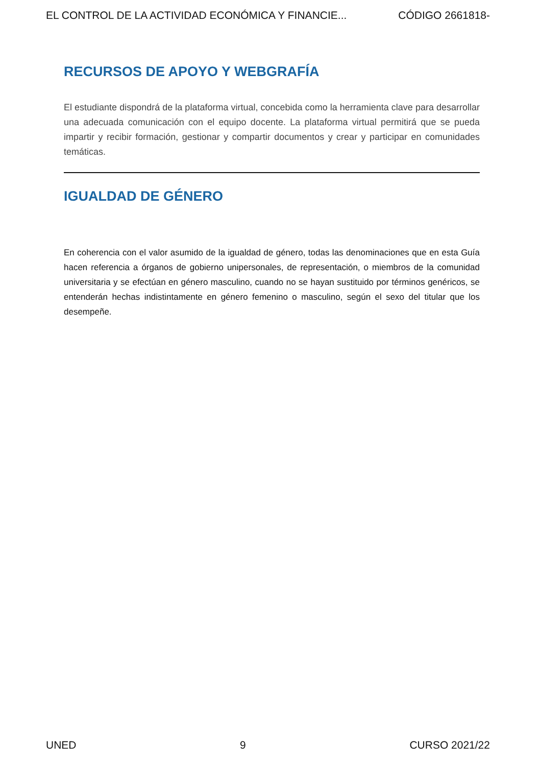EL CONTROL DE LA ACTIVIDAD ECONÓMICA Y FINANCIE... CÓDIGO 2661818-
RECURSOS DE APOYO Y WEBGRAFÍA
El estudiante dispondrá de la plataforma virtual, concebida como la herramienta clave para desarrollar una adecuada comunicación con el equipo docente. La plataforma virtual permitirá que se pueda impartir y recibir formación, gestionar y compartir documentos y crear y participar en comunidades temáticas.
IGUALDAD DE GÉNERO
En coherencia con el valor asumido de la igualdad de género, todas las denominaciones que en esta Guía hacen referencia a órganos de gobierno unipersonales, de representación, o miembros de la comunidad universitaria y se efectúan en género masculino, cuando no se hayan sustituido por términos genéricos, se entenderán hechas indistintamente en género femenino o masculino, según el sexo del titular que los desempeñe.
UNED 9 CURSO 2021/22